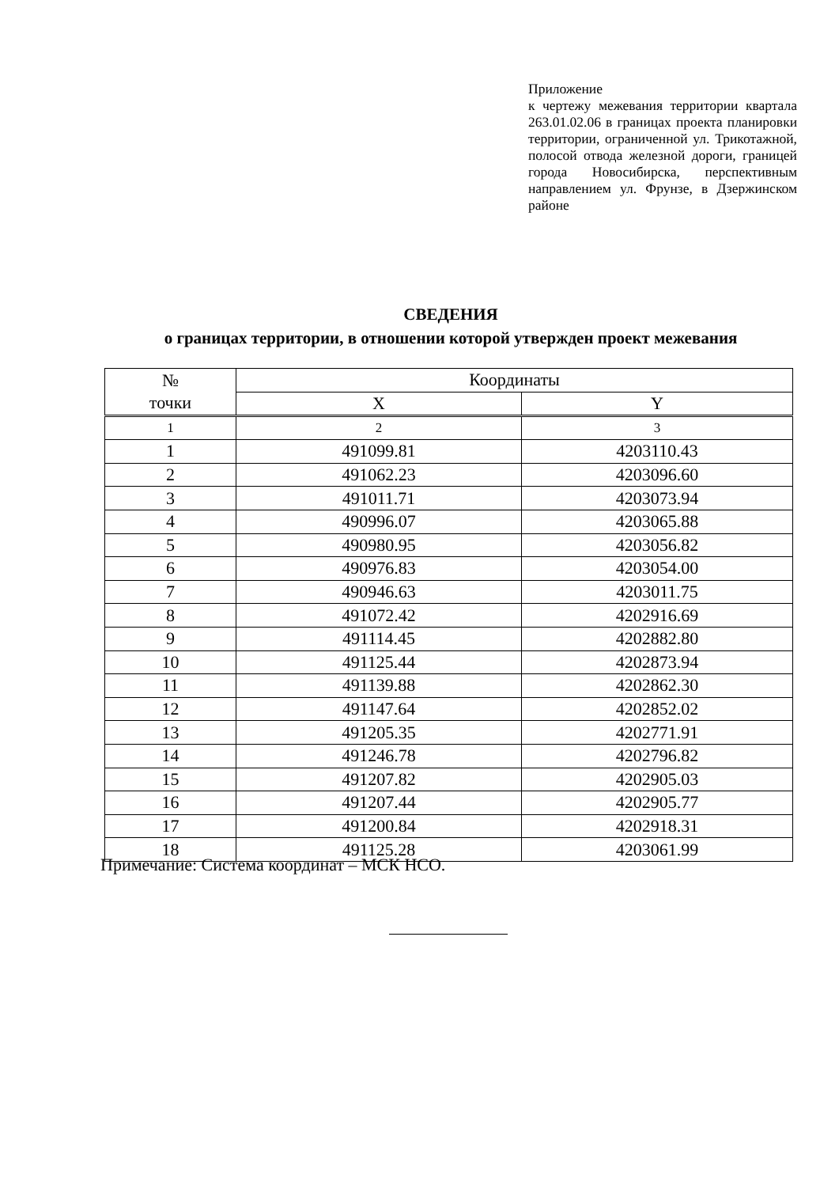Приложение
к чертежу межевания территории квартала 263.01.02.06 в границах проекта планировки территории, ограниченной ул. Трикотажной, полосой отвода железной дороги, границей города Новосибирска, перспективным направлением ул. Фрунзе, в Дзержинском районе
СВЕДЕНИЯ
о границах территории, в отношении которой утвержден проект межевания
| № точки | Координаты | |
| --- | --- | --- |
| | X | Y |
| 1 | 2 | 3 |
| 1 | 491099.81 | 4203110.43 |
| 2 | 491062.23 | 4203096.60 |
| 3 | 491011.71 | 4203073.94 |
| 4 | 490996.07 | 4203065.88 |
| 5 | 490980.95 | 4203056.82 |
| 6 | 490976.83 | 4203054.00 |
| 7 | 490946.63 | 4203011.75 |
| 8 | 491072.42 | 4202916.69 |
| 9 | 491114.45 | 4202882.80 |
| 10 | 491125.44 | 4202873.94 |
| 11 | 491139.88 | 4202862.30 |
| 12 | 491147.64 | 4202852.02 |
| 13 | 491205.35 | 4202771.91 |
| 14 | 491246.78 | 4202796.82 |
| 15 | 491207.82 | 4202905.03 |
| 16 | 491207.44 | 4202905.77 |
| 17 | 491200.84 | 4202918.31 |
| 18 | 491125.28 | 4203061.99 |
Примечание: Система координат – МСК НСО.